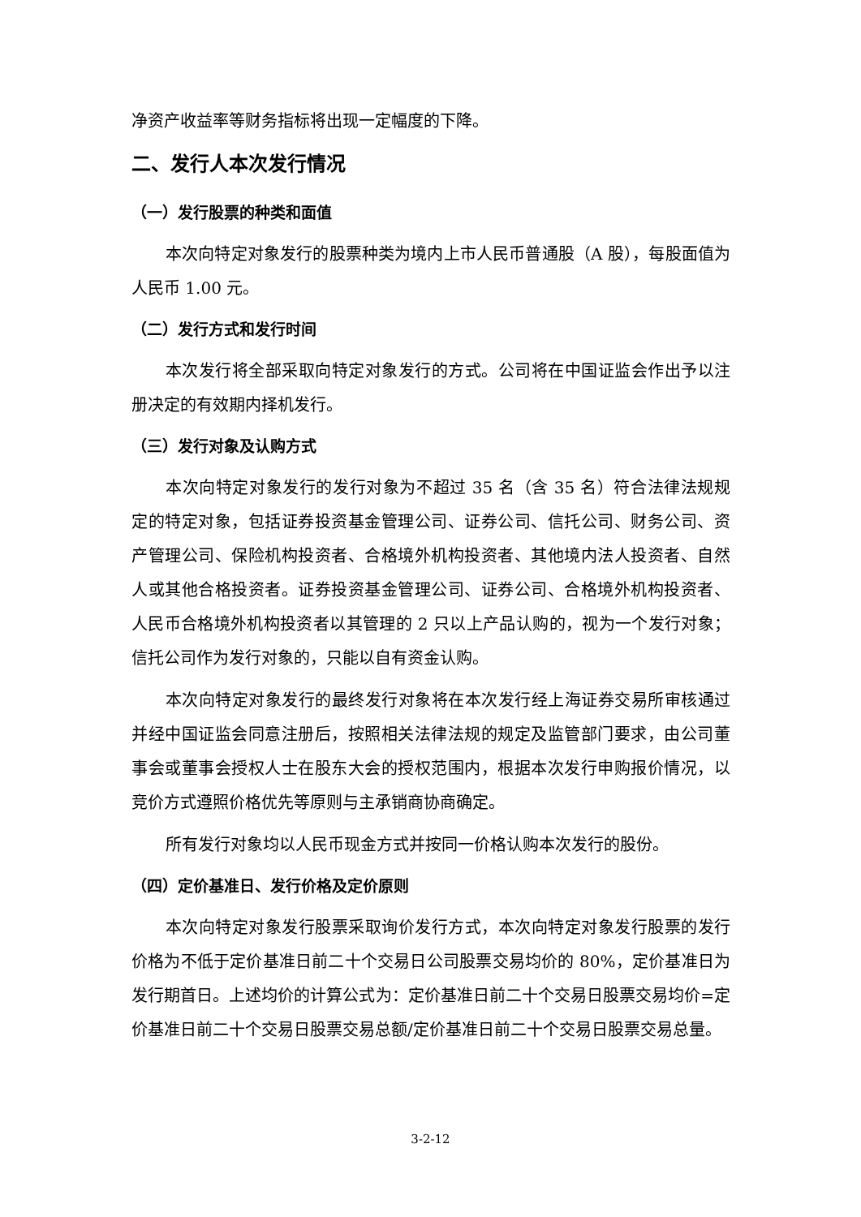净资产收益率等财务指标将出现一定幅度的下降。
二、发行人本次发行情况
（一）发行股票的种类和面值
本次向特定对象发行的股票种类为境内上市人民币普通股（A 股），每股面值为人民币 1.00 元。
（二）发行方式和发行时间
本次发行将全部采取向特定对象发行的方式。公司将在中国证监会作出予以注册决定的有效期内择机发行。
（三）发行对象及认购方式
本次向特定对象发行的发行对象为不超过 35 名（含 35 名）符合法律法规规定的特定对象，包括证券投资基金管理公司、证券公司、信托公司、财务公司、资产管理公司、保险机构投资者、合格境外机构投资者、其他境内法人投资者、自然人或其他合格投资者。证券投资基金管理公司、证券公司、合格境外机构投资者、人民币合格境外机构投资者以其管理的 2 只以上产品认购的，视为一个发行对象；信托公司作为发行对象的，只能以自有资金认购。
本次向特定对象发行的最终发行对象将在本次发行经上海证券交易所审核通过并经中国证监会同意注册后，按照相关法律法规的规定及监管部门要求，由公司董事会或董事会授权人士在股东大会的授权范围内，根据本次发行申购报价情况，以竞价方式遵照价格优先等原则与主承销商协商确定。
所有发行对象均以人民币现金方式并按同一价格认购本次发行的股份。
（四）定价基准日、发行价格及定价原则
本次向特定对象发行股票采取询价发行方式，本次向特定对象发行股票的发行价格为不低于定价基准日前二十个交易日公司股票交易均价的 80%，定价基准日为发行期首日。上述均价的计算公式为：定价基准日前二十个交易日股票交易均价=定价基准日前二十个交易日股票交易总额/定价基准日前二十个交易日股票交易总量。
3-2-12